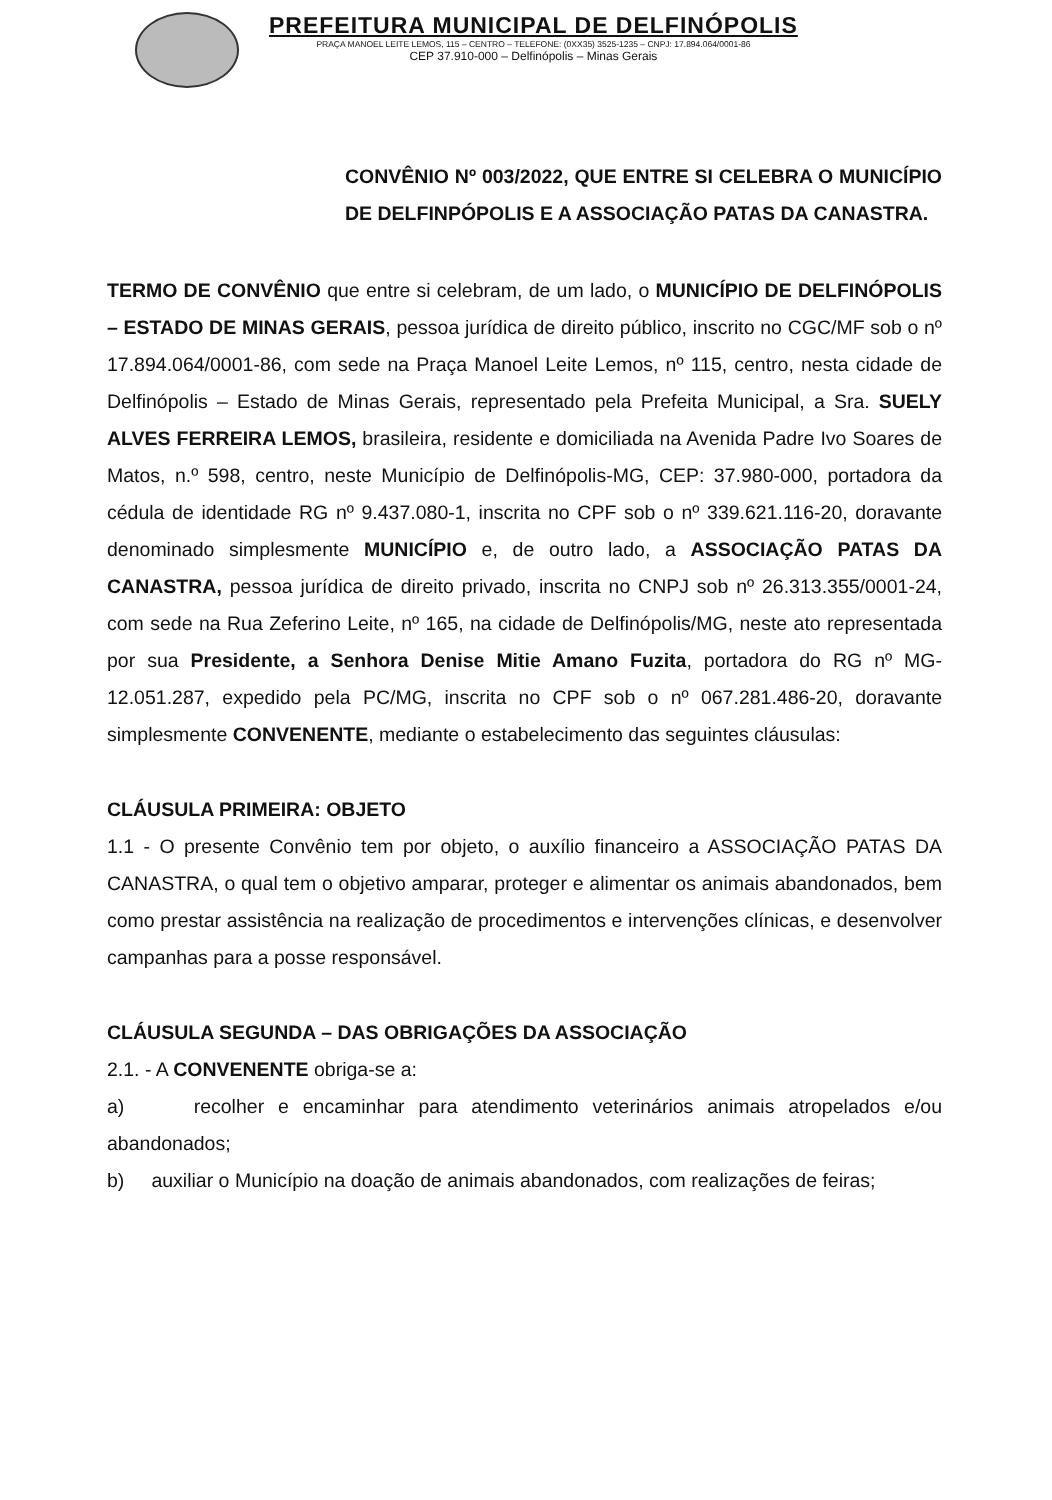PREFEITURA MUNICIPAL DE DELFINÓPOLIS
PRAÇA MANOEL LEITE LEMOS, 115 – CENTRO – TELEFONE: (0XX35) 3525-1235 – CNPJ: 17.894.064/0001-86
CEP 37.910-000 – Delfinópolis – Minas Gerais
CONVÊNIO Nº 003/2022, QUE ENTRE SI CELEBRA O MUNICÍPIO DE DELFINPÓPOLIS E A ASSOCIAÇÃO PATAS DA CANASTRA.
TERMO DE CONVÊNIO que entre si celebram, de um lado, o MUNICÍPIO DE DELFINÓPOLIS – ESTADO DE MINAS GERAIS, pessoa jurídica de direito público, inscrito no CGC/MF sob o nº 17.894.064/0001-86, com sede na Praça Manoel Leite Lemos, nº 115, centro, nesta cidade de Delfinópolis – Estado de Minas Gerais, representado pela Prefeita Municipal, a Sra. SUELY ALVES FERREIRA LEMOS, brasileira, residente e domiciliada na Avenida Padre Ivo Soares de Matos, n.º 598, centro, neste Município de Delfinópolis-MG, CEP: 37.980-000, portadora da cédula de identidade RG nº 9.437.080-1, inscrita no CPF sob o nº 339.621.116-20, doravante denominado simplesmente MUNICÍPIO e, de outro lado, a ASSOCIAÇÃO PATAS DA CANASTRA, pessoa jurídica de direito privado, inscrita no CNPJ sob nº 26.313.355/0001-24, com sede na Rua Zeferino Leite, nº 165, na cidade de Delfinópolis/MG, neste ato representada por sua Presidente, a Senhora Denise Mitie Amano Fuzita, portadora do RG nº MG-12.051.287, expedido pela PC/MG, inscrita no CPF sob o nº 067.281.486-20, doravante simplesmente CONVENENTE, mediante o estabelecimento das seguintes cláusulas:
CLÁUSULA PRIMEIRA: OBJETO
1.1 - O presente Convênio tem por objeto, o auxílio financeiro a ASSOCIAÇÃO PATAS DA CANASTRA, o qual tem o objetivo amparar, proteger e alimentar os animais abandonados, bem como prestar assistência na realização de procedimentos e intervenções clínicas, e desenvolver campanhas para a posse responsável.
CLÁUSULA SEGUNDA – DAS OBRIGAÇÕES DA ASSOCIAÇÃO
2.1. - A CONVENENTE obriga-se a:
a) recolher e encaminhar para atendimento veterinários animais atropelados e/ou abandonados;
b) auxiliar o Município na doação de animais abandonados, com realizações de feiras;